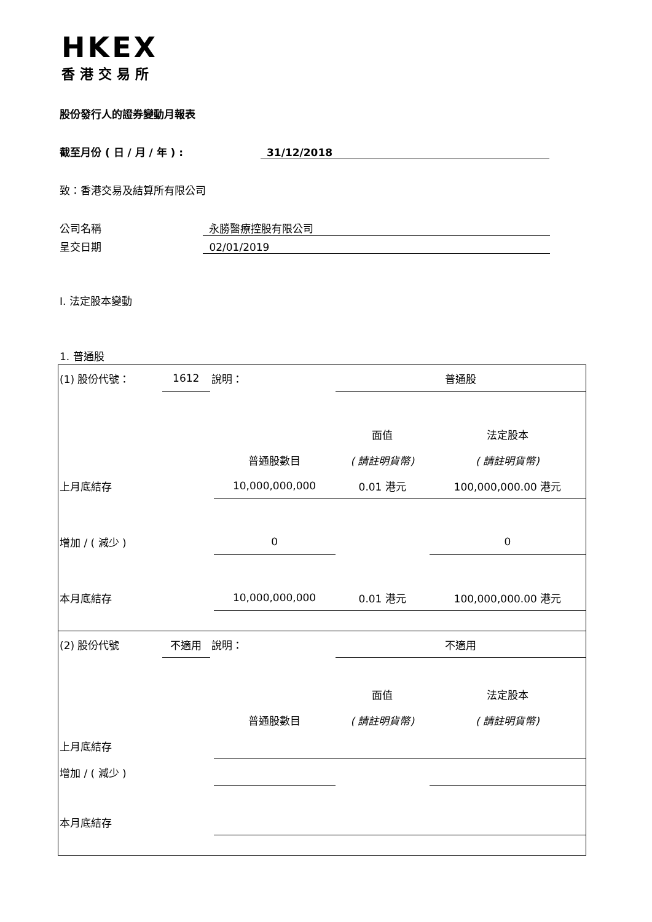HKEX
香港交易所
股份發行人的證券變動月報表
截至月份 ( 日 / 月 / 年 ) : 31/12/2018
致：香港交易及結算所有限公司
公司名稱 永勝醫療控股有限公司
呈交日期 02/01/2019
I. 法定股本變動
1. 普通股
| (1) 股份代號： | 1612 | 說明： | | 普通股 | |
| | | | | 面值 | 法定股本 |
| | | | 普通股數目 | ( 請註明貨幣) | ( 請註明貨幣) |
| 上月底結存 | | | 10,000,000,000 | 0.01 港元 | 100,000,000.00 港元 |
| 增加 / ( 減少 ) | | | 0 | | 0 |
| 本月底結存 | | | 10,000,000,000 | 0.01 港元 | 100,000,000.00 港元 |
| (2) 股份代號 | 不適用 | 說明： | | 不適用 | |
| | | | | 面值 | 法定股本 |
| | | | 普通股數目 | ( 請註明貨幣) | ( 請註明貨幣) |
| 上月底結存 | | | | | |
| 增加 / ( 減少 ) | | | | | |
| 本月底結存 | | | | | |